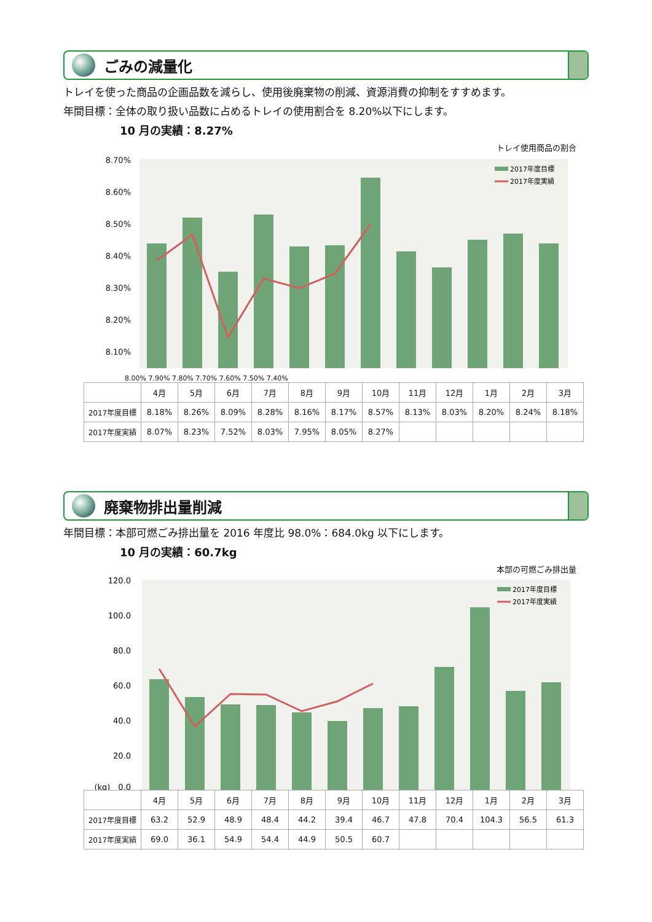ごみの減量化
トレイを使った商品の企画品数を減らし、使用後廃棄物の削減、資源消費の抑制をすすめます。
年間目標：全体の取り扱い品数に占めるトレイの使用割合を 8.20%以下にします。
10 月の実績：8.27%
トレイ使用商品の割合
8.70%
8.60%
8.50%
8.40%
8.30%
8.20%
8.10%
2017年度目標
2017年度実績
8.00% 7.90% 7.80% 7.70% 7.60% 7.50% 7.40%
| | 4月 | 5月 | 6月 | 7月 | 8月 | 9月 | 10月 | 11月 | 12月 | 1月 | 2月 | 3月 |
| 2017年度目標 | 8.18% | 8.26% | 8.09% | 8.28% | 8.16% | 8.17% | 8.57% | 8.13% | 8.03% | 8.20% | 8.24% | 8.18% |
| 2017年度実績 | 8.07% | 8.23% | 7.52% | 8.03% | 7.95% | 8.05% | 8.27% | | | | | |
廃棄物排出量削減
年間目標：本部可燃ごみ排出量を 2016 年度比 98.0%：684.0kg 以下にします。
10 月の実績：60.7kg
本部の可燃ごみ排出量
120.0
100.0
80.0
60.0
40.0
20.0
(kg)　0.0
2017年度目標
2017年度実績
| | 4月 | 5月 | 6月 | 7月 | 8月 | 9月 | 10月 | 11月 | 12月 | 1月 | 2月 | 3月 |
| 2017年度目標 | 63.2 | 52.9 | 48.9 | 48.4 | 44.2 | 39.4 | 46.7 | 47.8 | 70.4 | 104.3 | 56.5 | 61.3 |
| 2017年度実績 | 69.0 | 36.1 | 54.9 | 54.4 | 44.9 | 50.5 | 60.7 | | | | | |